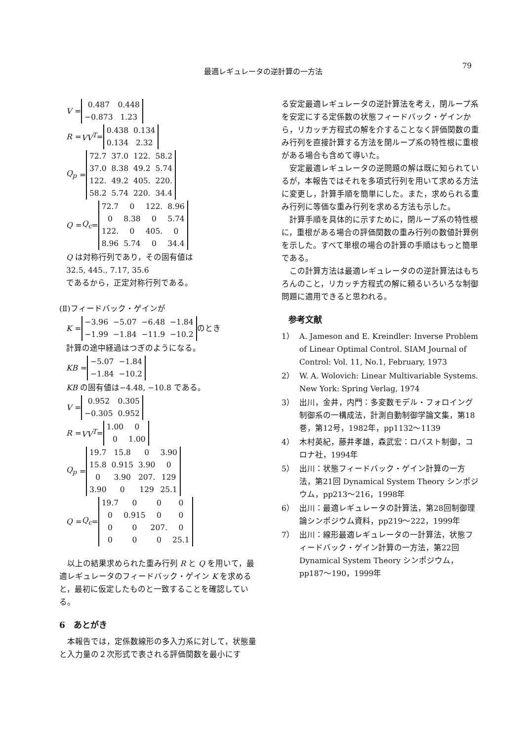79
最適レギュレータの逆計算の一方法
V =
| 0.487 | 0.448 |
| −0.873 | 1.23 |
R = VV<sup>T</sup> =
| 0.438 | 0.134 |
| 0.134 | 2.32 |
Q<sub>p</sub> =
| 72.7 | 37.0 | 122. | 58.2 |
| 37.0 | 8.38 | 49.2 | 5.74 |
| 122. | 49.2 | 405. | 220. |
| 58.2 | 5.74 | 220. | 34.4 |
Q = Q<sub>c</sub> =
| 72.7 | 0 | 122. | 8.96 |
| 0 | 8.38 | 0 | 5.74 |
| 122. | 0 | 405. | 0 |
| 8.96 | 5.74 | 0 | 34.4 |
Q は対称行列であり，その固有値は
32.5, 445., 7.17, 35.6
であるから，正定対称行列である。
(Ⅱ)フィードバック・ゲインが
K =
| −3.96 | −5.07 | −6.48 | −1.84 |
| −1.99 | −1.84 | −11.9 | −10.2 |
のとき
計算の途中経過はつぎのようになる。
KB =
| −5.07 | −1.84 |
| −1.84 | −10.2 |
KB の固有値は−4.48, −10.8 である。
V =
| 0.952 | 0.305 |
| −0.305 | 0.952 |
R = VV<sup>T</sup> =
| 1.00 | 0 |
| 0 | 1.00 |
Q<sub>p</sub> =
| 19.7 | 15.8 | 0 | 3.90 |
| 15.8 | 0.915 | 3.90 | 0 |
| 0 | 3.90 | 207. | 129 |
| 3.90 | 0 | 129 | 25.1 |
Q = Q<sub>c</sub> =
| 19.7 | 0 | 0 | 0 |
| 0 | 0.915 | 0 | 0 |
| 0 | 0 | 207. | 0 |
| 0 | 0 | 0 | 25.1 |
以上の結果求められた重み行列 R と Q を用いて，最適レギュレータのフィードバック・ゲイン K を求めると，最初に仮定したものと一致することを確認している。
6　あとがき
本報告では，定係数線形の多入力系に対して，状態量と入力量の２次形式で表される評価関数を最小にす
る安定最適レギュレータの逆計算法を考え，閉ループ系を安定にする定係数の状態フィードバック・ゲインから，リカッチ方程式の解を介することなく評価関数の重み行列を直接計算する方法を閉ループ系の特性根に重根がある場合も含めて導いた。
安定最適レギュレータの逆問題の解は既に知られているが，本報告ではそれを多項式行列を用いて求める方法に変更し，計算手順を簡単にした。また，求められる重み行列に等価な重み行列を求める方法も示した。
計算手順を具体的に示すために，閉ループ系の特性根に，重根がある場合の評価関数の重み行列の数値計算例を示した。すべて単根の場合の計算の手順はもっと簡単である。
この計算方法は最適レギュレータのの逆計算法はもちろんのこと，リカッチ方程式の解に頼るいろいろな制御問題に適用できると思われる。
参考文献
1） A. Jameson and E. Kreindler: Inverse Problem of Linear Optimal Control. SIAM Journal of Control: Vol. 11, No.1, February, 1973
2） W. A. Wolovich: Linear Multivariable Systems. New York: Spring Verlag, 1974
3） 出川，金井，内門：多変数モデル・フォロイング制御系の一構成法，計測自動制御学論文集，第18巻，第12号，1982年，pp1132～1139
4） 木村英紀，藤井孝雄，森武宏：ロバスト制御，コロナ社，1994年
5） 出川：状態フィードバック・ゲイン計算の一方法，第21回 Dynamical System Theory シンポジウム，pp213～216，1998年
6） 出川：最適レギュレータの計算法，第28回制御理論シンポジウム資料，pp219～222，1999年
7） 出川：線形最適レギュレータの一計算法，状態フィードバック・ゲイン計算の一方法，第22回 Dynamical System Theory シンポジウム，pp187～190，1999年